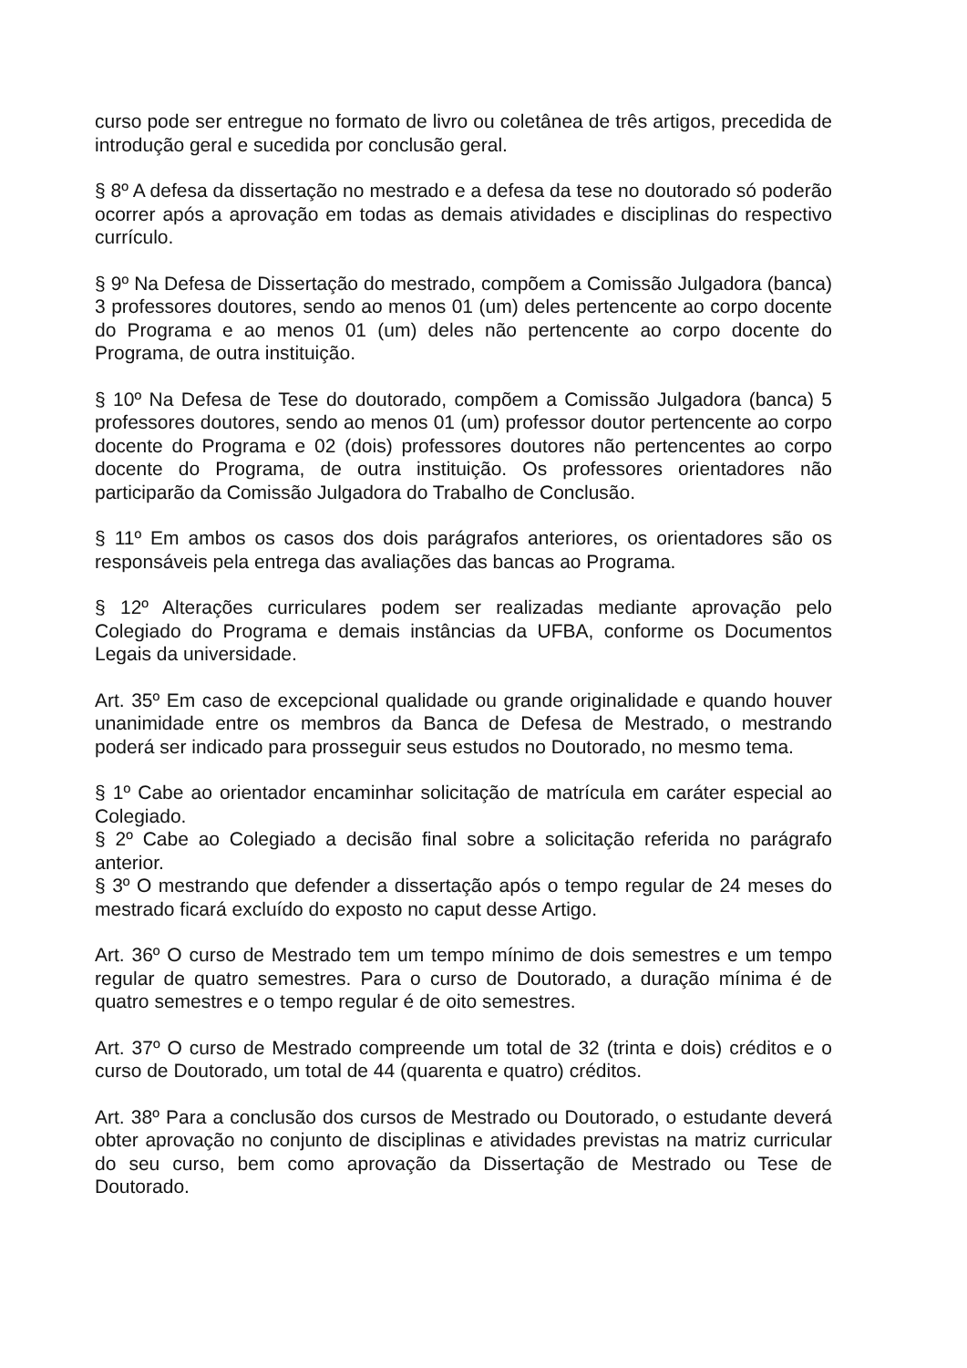curso pode ser entregue no formato de livro ou coletânea de três artigos, precedida de introdução geral e sucedida por conclusão geral.
§ 8º A defesa da dissertação no mestrado e a defesa da tese no doutorado só poderão ocorrer após a aprovação em todas as demais atividades e disciplinas do respectivo currículo.
§ 9º Na Defesa de Dissertação do mestrado, compõem a Comissão Julgadora (banca) 3 professores doutores, sendo ao menos 01 (um) deles pertencente ao corpo docente do Programa e ao menos 01 (um) deles não pertencente ao corpo docente do Programa, de outra instituição.
§ 10º Na Defesa de Tese do doutorado, compõem a Comissão Julgadora (banca) 5 professores doutores, sendo ao menos 01 (um) professor doutor pertencente ao corpo docente do Programa e 02 (dois) professores doutores não pertencentes ao corpo docente do Programa, de outra instituição. Os professores orientadores não participarão da Comissão Julgadora do Trabalho de Conclusão.
§ 11º Em ambos os casos dos dois parágrafos anteriores, os orientadores são os responsáveis pela entrega das avaliações das bancas ao Programa.
§ 12º Alterações curriculares podem ser realizadas mediante aprovação pelo Colegiado do Programa e demais instâncias da UFBA, conforme os Documentos Legais da universidade.
Art. 35º Em caso de excepcional qualidade ou grande originalidade e quando houver unanimidade entre os membros da Banca de Defesa de Mestrado, o mestrando poderá ser indicado para prosseguir seus estudos no Doutorado, no mesmo tema.
§ 1º Cabe ao orientador encaminhar solicitação de matrícula em caráter especial ao Colegiado.
§ 2º Cabe ao Colegiado a decisão final sobre a solicitação referida no parágrafo anterior.
§ 3º O mestrando que defender a dissertação após o tempo regular de 24 meses do mestrado ficará excluído do exposto no caput desse Artigo.
Art. 36º O curso de Mestrado tem um tempo mínimo de dois semestres e um tempo regular de quatro semestres. Para o curso de Doutorado, a duração mínima é de quatro semestres e o tempo regular é de oito semestres.
Art. 37º O curso de Mestrado compreende um total de 32 (trinta e dois) créditos e o curso de Doutorado, um total de 44 (quarenta e quatro) créditos.
Art. 38º Para a conclusão dos cursos de Mestrado ou Doutorado, o estudante deverá obter aprovação no conjunto de disciplinas e atividades previstas na matriz curricular do seu curso, bem como aprovação da Dissertação de Mestrado ou Tese de Doutorado.